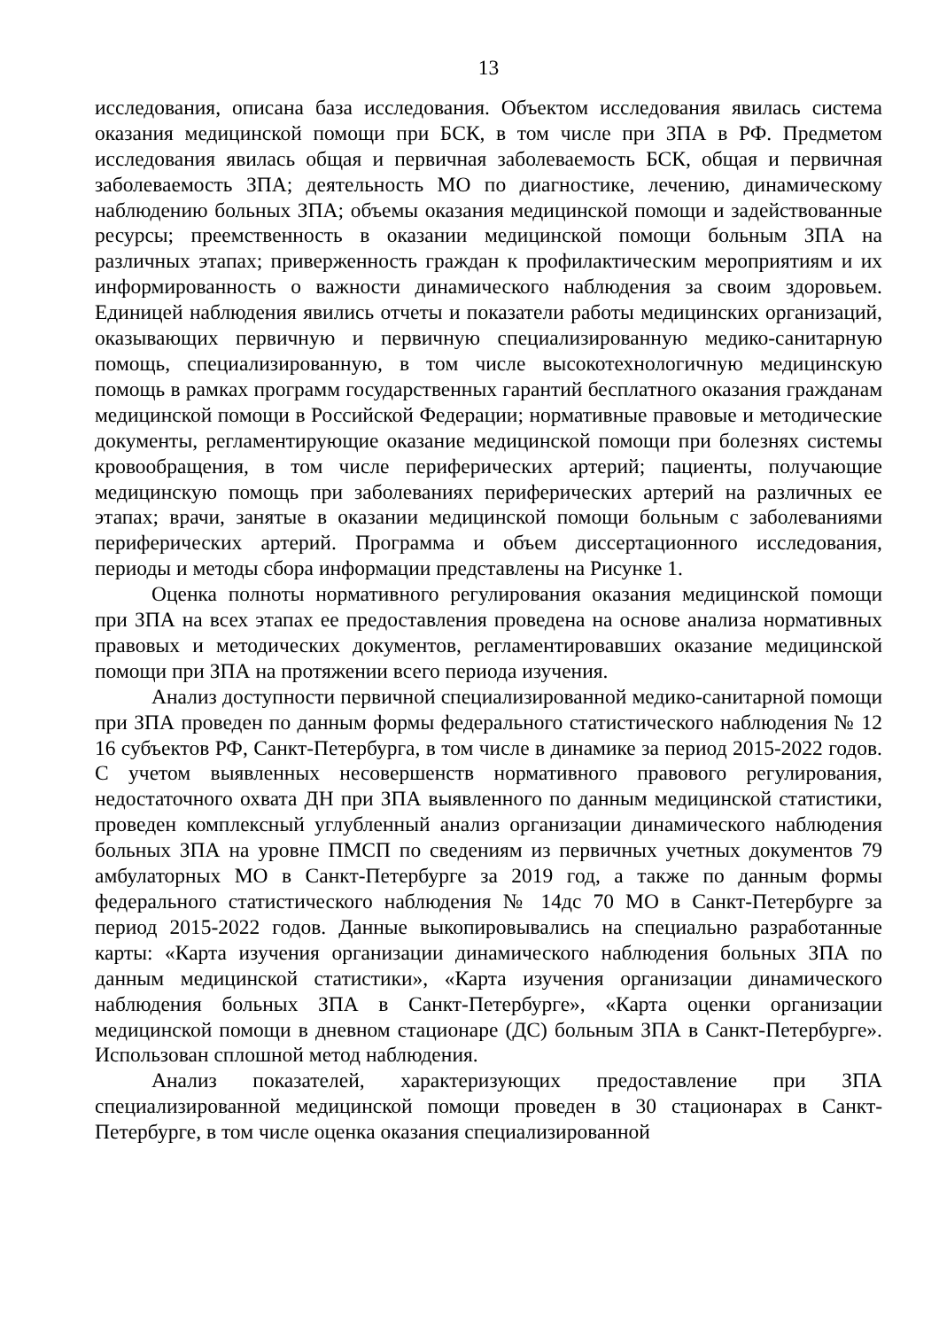13
исследования, описана база исследования. Объектом исследования явилась система оказания медицинской помощи при БСК, в том числе при ЗПА в РФ. Предметом исследования явилась общая и первичная заболеваемость БСК, общая и первичная заболеваемость ЗПА; деятельность МО по диагностике, лечению, динамическому наблюдению больных ЗПА; объемы оказания медицинской помощи и задействованные ресурсы; преемственность в оказании медицинской помощи больным ЗПА на различных этапах; приверженность граждан к профилактическим мероприятиям и их информированность о важности динамического наблюдения за своим здоровьем. Единицей наблюдения явились отчеты и показатели работы медицинских организаций, оказывающих первичную и первичную специализированную медико-санитарную помощь, специализированную, в том числе высокотехнологичную медицинскую помощь в рамках программ государственных гарантий бесплатного оказания гражданам медицинской помощи в Российской Федерации; нормативные правовые и методические документы, регламентирующие оказание медицинской помощи при болезнях системы кровообращения, в том числе периферических артерий; пациенты, получающие медицинскую помощь при заболеваниях периферических артерий на различных ее этапах; врачи, занятые в оказании медицинской помощи больным с заболеваниями периферических артерий. Программа и объем диссертационного исследования, периоды и методы сбора информации представлены на Рисунке 1.
Оценка полноты нормативного регулирования оказания медицинской помощи при ЗПА на всех этапах ее предоставления проведена на основе анализа нормативных правовых и методических документов, регламентировавших оказание медицинской помощи при ЗПА на протяжении всего периода изучения.
Анализ доступности первичной специализированной медико-санитарной помощи при ЗПА проведен по данным формы федерального статистического наблюдения № 12 16 субъектов РФ, Санкт-Петербурга, в том числе в динамике за период 2015-2022 годов. С учетом выявленных несовершенств нормативного правового регулирования, недостаточного охвата ДН при ЗПА выявленного по данным медицинской статистики, проведен комплексный углубленный анализ организации динамического наблюдения больных ЗПА на уровне ПМСП по сведениям из первичных учетных документов 79 амбулаторных МО в Санкт-Петербурге за 2019 год, а также по данным формы федерального статистического наблюдения № 14дс 70 МО в Санкт-Петербурге за период 2015-2022 годов. Данные выкопировывались на специально разработанные карты: «Карта изучения организации динамического наблюдения больных ЗПА по данным медицинской статистики», «Карта изучения организации динамического наблюдения больных ЗПА в Санкт-Петербурге», «Карта оценки организации медицинской помощи в дневном стационаре (ДС) больным ЗПА в Санкт-Петербурге». Использован сплошной метод наблюдения.
Анализ показателей, характеризующих предоставление при ЗПА специализированной медицинской помощи проведен в 30 стационарах в Санкт-Петербурге, в том числе оценка оказания специализированной